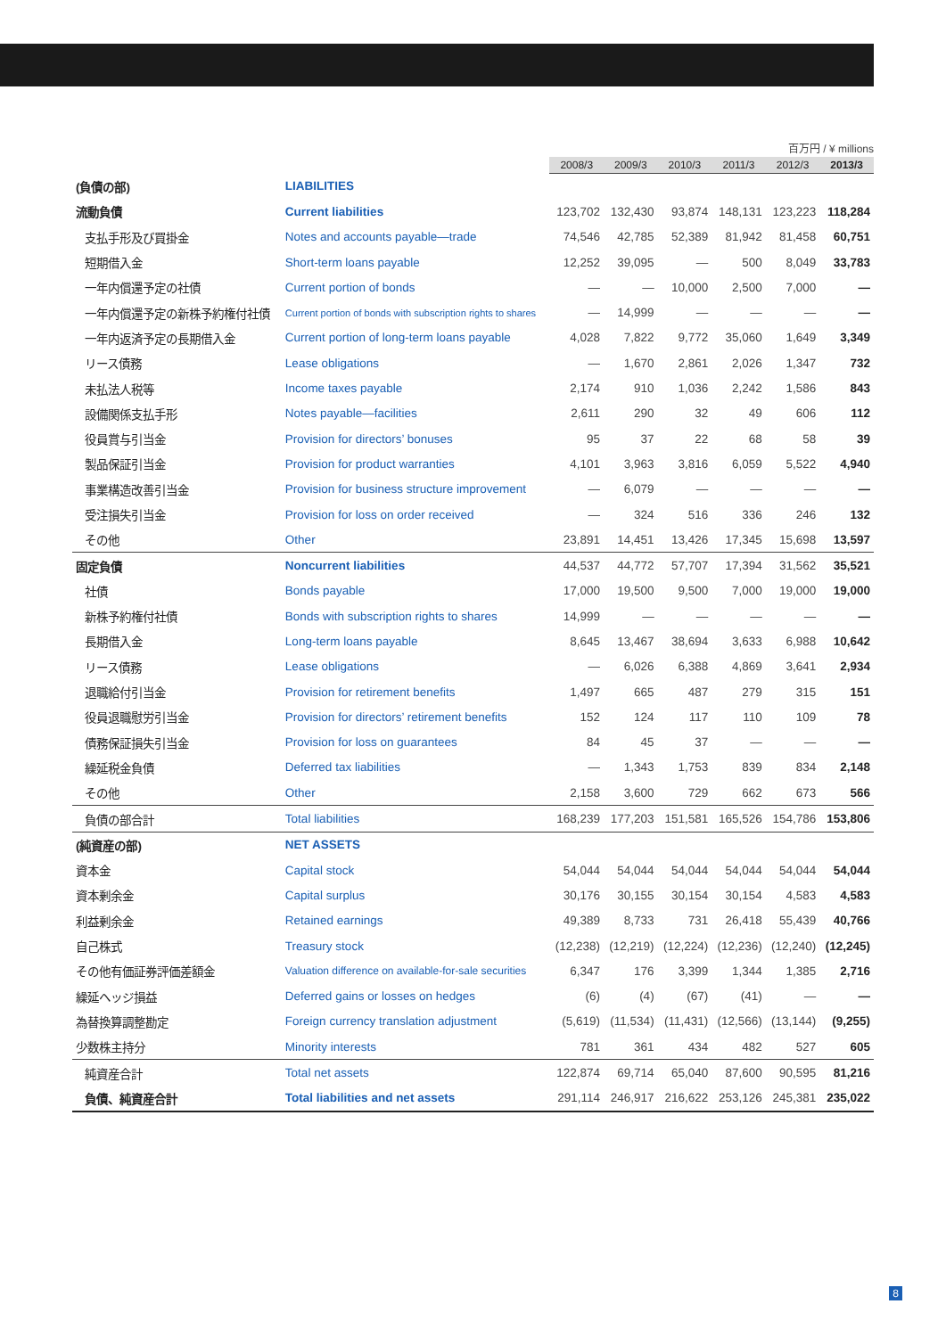百万円 / ¥ millions
| | | 2008/3 | 2009/3 | 2010/3 | 2011/3 | 2012/3 | 2013/3 |
| --- | --- | --- | --- | --- | --- | --- | --- |
| (負債の部) | LIABILITIES | | | | | | |
| 流動負債 | Current liabilities | 123,702 | 132,430 | 93,874 | 148,131 | 123,223 | 118,284 |
| 支払手形及び買掛金 | Notes and accounts payable—trade | 74,546 | 42,785 | 52,389 | 81,942 | 81,458 | 60,751 |
| 短期借入金 | Short-term loans payable | 12,252 | 39,095 | — | 500 | 8,049 | 33,783 |
| 一年内償還予定の社債 | Current portion of bonds | — | — | 10,000 | 2,500 | 7,000 | — |
| 一年内償還予定の新株予約権付社債 | Current portion of bonds with subscription rights to shares | — | 14,999 | — | — | — | — |
| 一年内返済予定の長期借入金 | Current portion of long-term loans payable | 4,028 | 7,822 | 9,772 | 35,060 | 1,649 | 3,349 |
| リース債務 | Lease obligations | — | 1,670 | 2,861 | 2,026 | 1,347 | 732 |
| 未払法人税等 | Income taxes payable | 2,174 | 910 | 1,036 | 2,242 | 1,586 | 843 |
| 設備関係支払手形 | Notes payable—facilities | 2,611 | 290 | 32 | 49 | 606 | 112 |
| 役員賞与引当金 | Provision for directors’ bonuses | 95 | 37 | 22 | 68 | 58 | 39 |
| 製品保証引当金 | Provision for product warranties | 4,101 | 3,963 | 3,816 | 6,059 | 5,522 | 4,940 |
| 事業構造改善引当金 | Provision for business structure improvement | — | 6,079 | — | — | — | — |
| 受注損失引当金 | Provision for loss on order received | — | 324 | 516 | 336 | 246 | 132 |
| その他 | Other | 23,891 | 14,451 | 13,426 | 17,345 | 15,698 | 13,597 |
| 固定負債 | Noncurrent liabilities | 44,537 | 44,772 | 57,707 | 17,394 | 31,562 | 35,521 |
| 社債 | Bonds payable | 17,000 | 19,500 | 9,500 | 7,000 | 19,000 | 19,000 |
| 新株予約権付社債 | Bonds with subscription rights to shares | 14,999 | — | — | — | — | — |
| 長期借入金 | Long-term loans payable | 8,645 | 13,467 | 38,694 | 3,633 | 6,988 | 10,642 |
| リース債務 | Lease obligations | — | 6,026 | 6,388 | 4,869 | 3,641 | 2,934 |
| 退職給付引当金 | Provision for retirement benefits | 1,497 | 665 | 487 | 279 | 315 | 151 |
| 役員退職慰労引当金 | Provision for directors’ retirement benefits | 152 | 124 | 117 | 110 | 109 | 78 |
| 債務保証損失引当金 | Provision for loss on guarantees | 84 | 45 | 37 | — | — | — |
| 繰延税金負債 | Deferred tax liabilities | — | 1,343 | 1,753 | 839 | 834 | 2,148 |
| その他 | Other | 2,158 | 3,600 | 729 | 662 | 673 | 566 |
| 負債の部合計 | Total liabilities | 168,239 | 177,203 | 151,581 | 165,526 | 154,786 | 153,806 |
| (純資産の部) | NET ASSETS | | | | | | |
| 資本金 | Capital stock | 54,044 | 54,044 | 54,044 | 54,044 | 54,044 | 54,044 |
| 資本剰余金 | Capital surplus | 30,176 | 30,155 | 30,154 | 30,154 | 4,583 | 4,583 |
| 利益剰余金 | Retained earnings | 49,389 | 8,733 | 731 | 26,418 | 55,439 | 40,766 |
| 自己株式 | Treasury stock | (12,238) | (12,219) | (12,224) | (12,236) | (12,240) | (12,245) |
| その他有価証券評価差額金 | Valuation difference on available-for-sale securities | 6,347 | 176 | 3,399 | 1,344 | 1,385 | 2,716 |
| 繰延ヘッジ損益 | Deferred gains or losses on hedges | (6) | (4) | (67) | (41) | — | — |
| 為替換算調整勘定 | Foreign currency translation adjustment | (5,619) | (11,534) | (11,431) | (12,566) | (13,144) | (9,255) |
| 少数株主持分 | Minority interests | 781 | 361 | 434 | 482 | 527 | 605 |
| 純資産合計 | Total net assets | 122,874 | 69,714 | 65,040 | 87,600 | 90,595 | 81,216 |
| 負債、純資産合計 | Total liabilities and net assets | 291,114 | 246,917 | 216,622 | 253,126 | 245,381 | 235,022 |
8